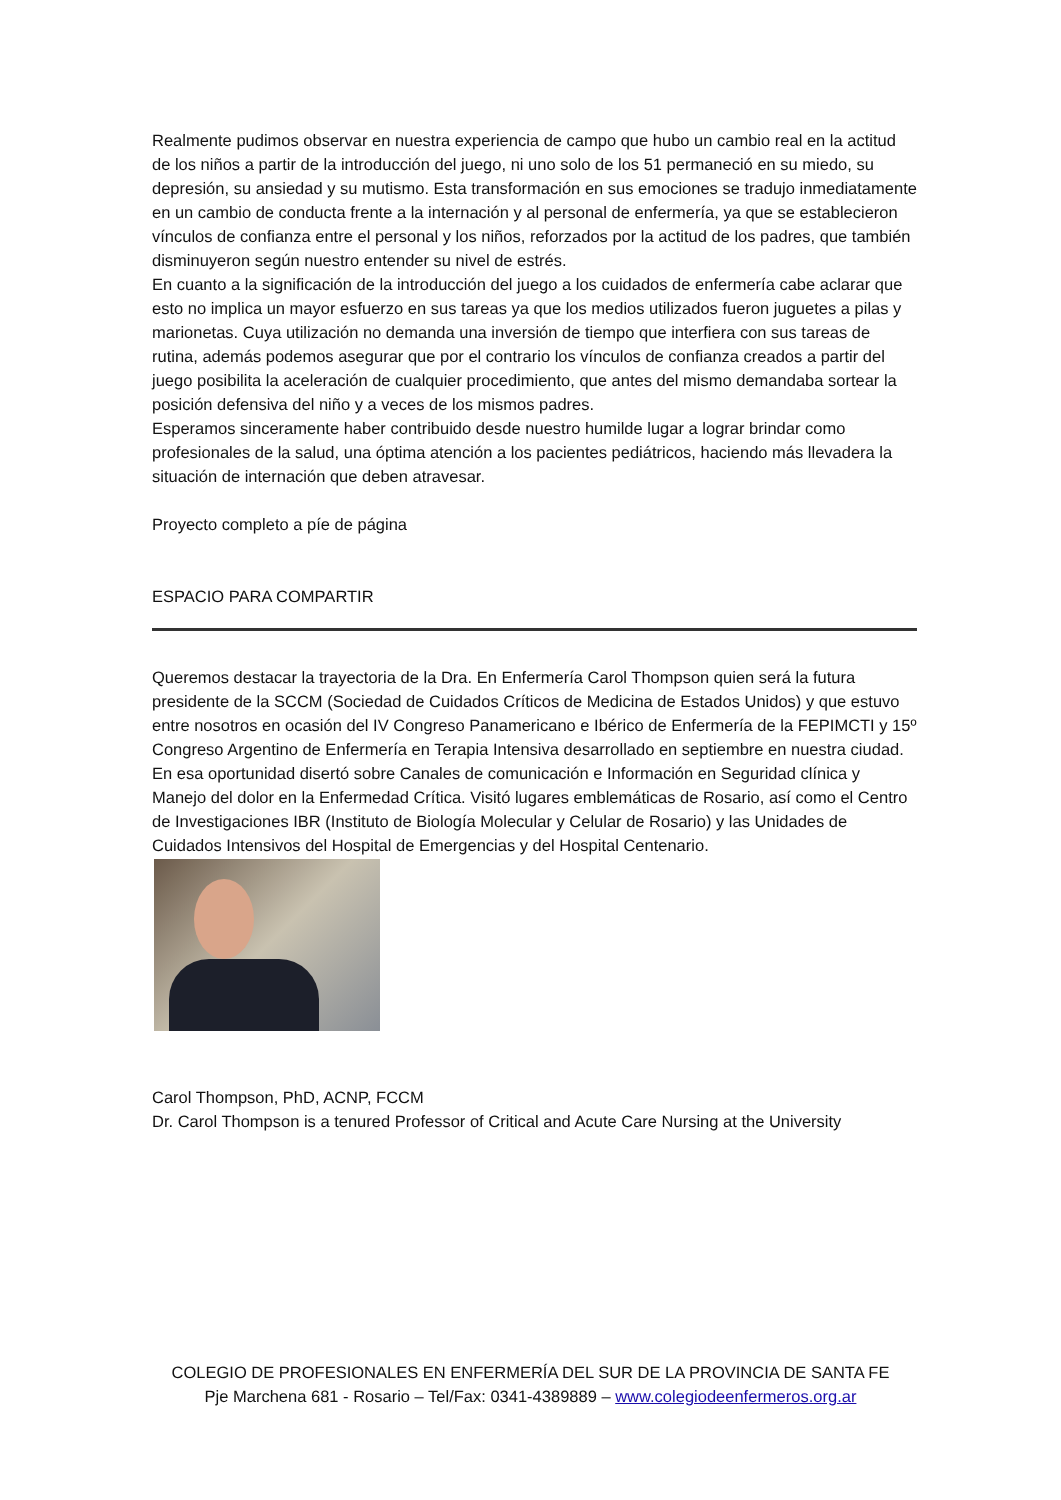Realmente pudimos observar en nuestra experiencia de campo que hubo un cambio real en la actitud de los niños a partir de la introducción del juego, ni uno solo de los 51 permaneció en su miedo, su depresión, su ansiedad y su mutismo. Esta transformación en sus emociones se tradujo inmediatamente en un cambio de conducta frente a la internación y al personal de enfermería, ya que se establecieron vínculos de confianza entre el personal y los niños, reforzados por la actitud de los padres, que también disminuyeron según nuestro entender su nivel de estrés.
En cuanto a la significación de la introducción del juego a los cuidados de enfermería cabe aclarar que esto no implica un mayor esfuerzo en sus tareas ya que los medios utilizados fueron juguetes a pilas y marionetas. Cuya utilización no demanda una inversión de tiempo que interfiera con sus tareas de rutina, además podemos asegurar que por el contrario los vínculos de confianza creados a partir del juego posibilita la aceleración de cualquier procedimiento, que antes del mismo demandaba sortear la posición defensiva del niño y a veces de los mismos padres.
Esperamos sinceramente haber contribuido desde nuestro humilde lugar a lograr brindar como profesionales de la salud, una óptima atención a los pacientes pediátricos, haciendo más llevadera la situación de internación que deben atravesar.
Proyecto completo a píe de página
ESPACIO PARA COMPARTIR
Queremos destacar la trayectoria de la Dra. En Enfermería Carol Thompson quien será la futura presidente de la SCCM (Sociedad de Cuidados Críticos de Medicina de Estados Unidos) y que estuvo entre nosotros en ocasión del IV Congreso Panamericano e Ibérico de Enfermería de la FEPIMCTI y 15º Congreso Argentino de Enfermería en Terapia Intensiva desarrollado en septiembre en nuestra ciudad.
En esa oportunidad disertó sobre Canales de comunicación e Información en Seguridad clínica y Manejo del dolor en la Enfermedad Crítica. Visitó lugares emblemáticas de Rosario, así como el Centro de Investigaciones IBR (Instituto de Biología Molecular y Celular de Rosario) y las Unidades de Cuidados Intensivos del Hospital de Emergencias y del Hospital Centenario.
Carol Thompson, PhD, ACNP, FCCM
Dr. Carol Thompson is a tenured Professor of Critical and Acute Care Nursing at the University
COLEGIO DE PROFESIONALES EN ENFERMERÍA DEL SUR DE LA PROVINCIA DE SANTA FE
Pje Marchena 681 - Rosario – Tel/Fax: 0341-4389889 – www.colegiodeenfermeros.org.ar